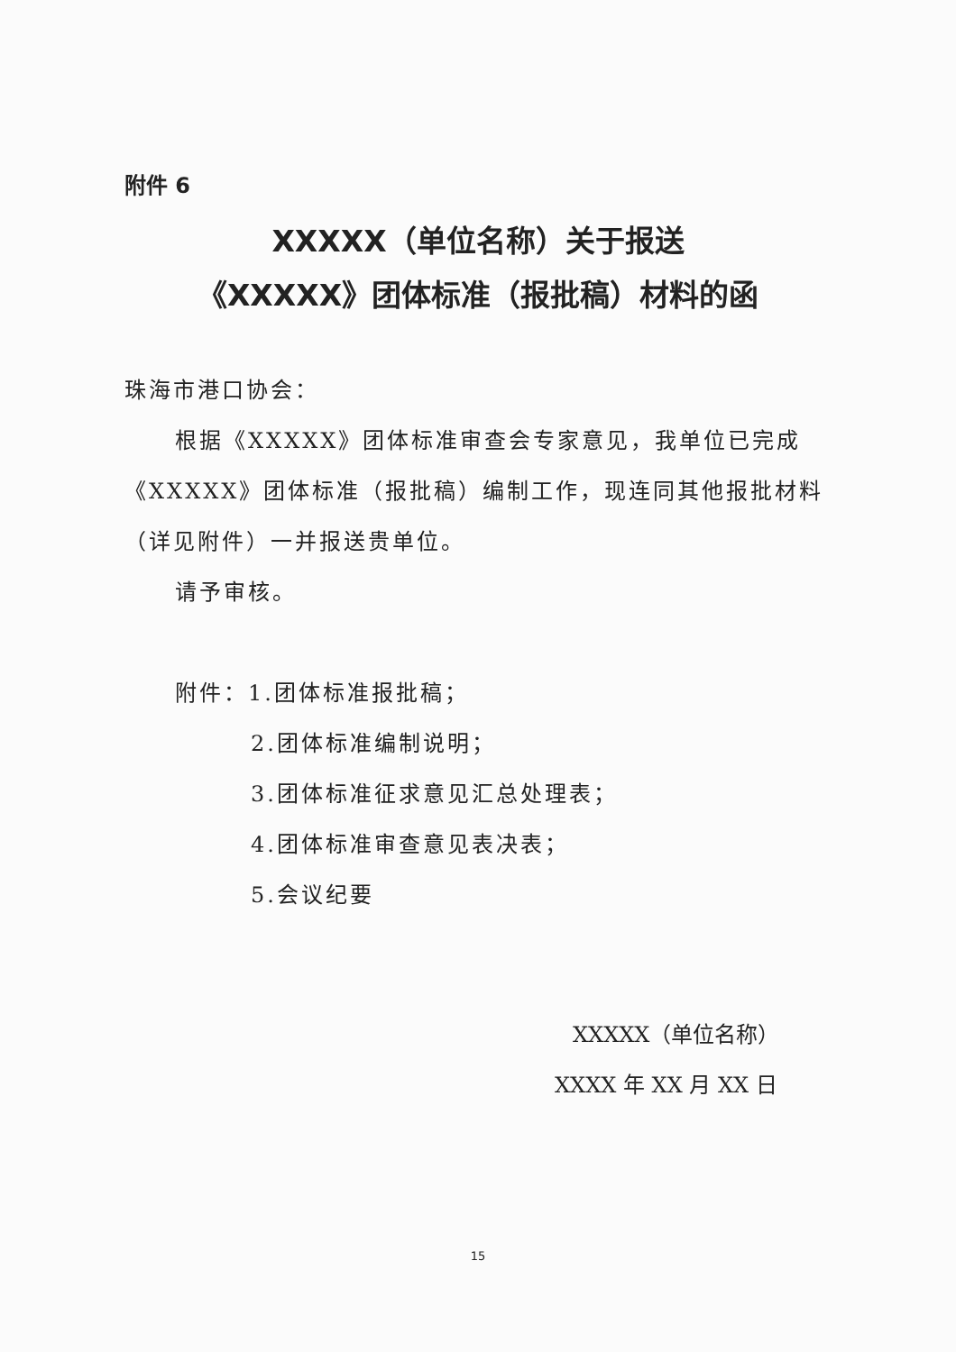附件 6
XXXXX（单位名称）关于报送
《XXXXX》团体标准（报批稿）材料的函
珠海市港口协会：
根据《XXXXX》团体标准审查会专家意见，我单位已完成《XXXXX》团体标准（报批稿）编制工作，现连同其他报批材料（详见附件）一并报送贵单位。
请予审核。
附件：1.团体标准报批稿；
2.团体标准编制说明；
3.团体标准征求意见汇总处理表；
4.团体标准审查意见表决表；
5.会议纪要
XXXXX（单位名称）
XXXX 年 XX 月 XX 日
15